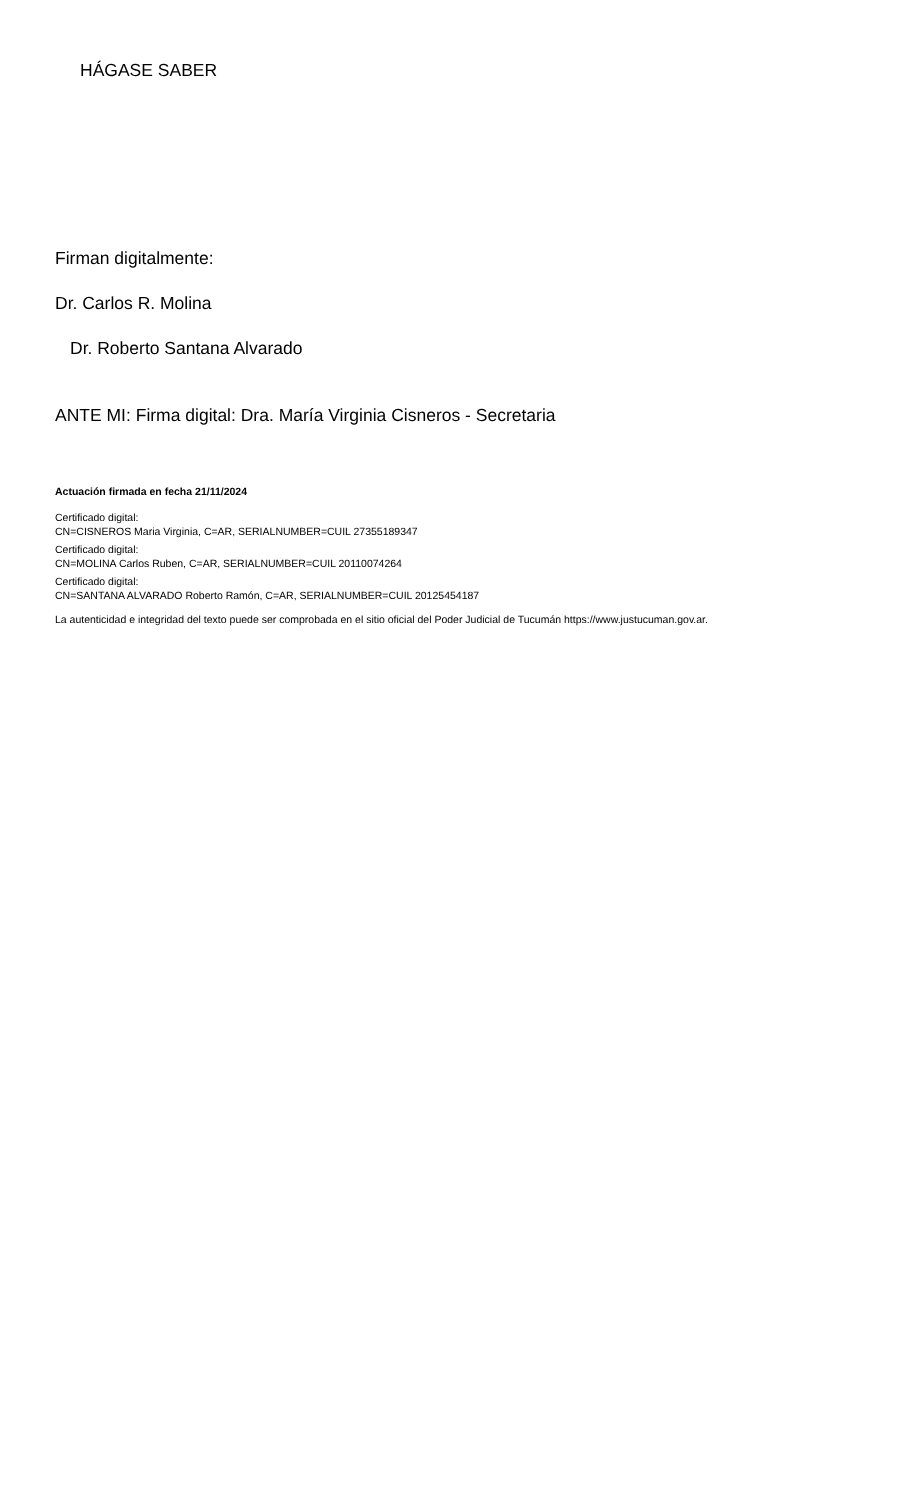HÁGASE SABER
Firman digitalmente:
Dr. Carlos R. Molina
Dr. Roberto Santana Alvarado
ANTE MI: Firma digital: Dra. María Virginia Cisneros - Secretaria
Actuación firmada en fecha 21/11/2024
Certificado digital:
CN=CISNEROS Maria Virginia, C=AR, SERIALNUMBER=CUIL 27355189347
Certificado digital:
CN=MOLINA Carlos Ruben, C=AR, SERIALNUMBER=CUIL 20110074264
Certificado digital:
CN=SANTANA ALVARADO Roberto Ramón, C=AR, SERIALNUMBER=CUIL 20125454187
La autenticidad e integridad del texto puede ser comprobada en el sitio oficial del Poder Judicial de Tucumán https://www.justucuman.gov.ar.